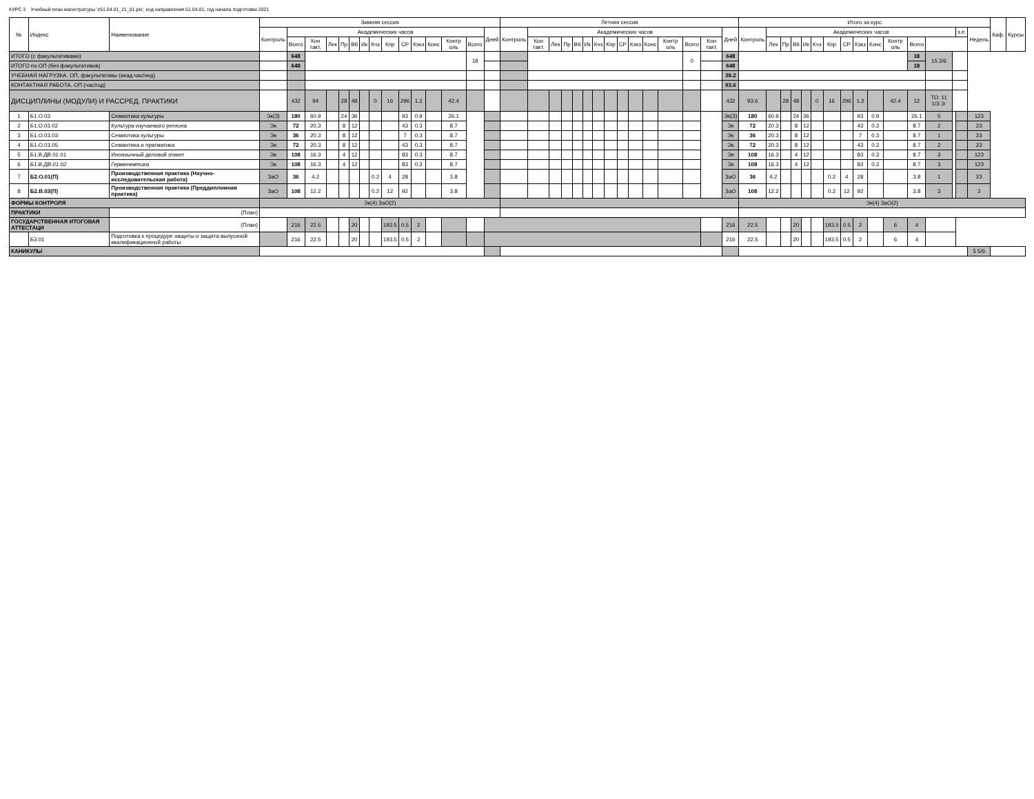КУРС 3 Учебный план магистратуры 'z51.04.01_21_01.plx', код направления 51.04.01, год начала подготовки 2021
| № | Индекс | Наименование | Зимняя сессия | | | | | | | | | | | | | | | Летняя сессия | | | | | | | | | | | | | | | Итого за курс | | | | | | | | | | | | | | | | Каф. | Курсы |
| --- | --- | --- | --- | --- | --- | --- | --- | --- | --- | --- | --- | --- | --- | --- | --- | --- | --- | --- | --- | --- | --- | --- | --- | --- | --- | --- | --- | --- | --- | --- | --- | --- | --- | --- | --- | --- | --- | --- | --- | --- | --- | --- | --- | --- | --- | --- | --- | --- | --- | --- |
| | | | Контроль | Академических часов | | | | | | | | | | | | | Дней | Контроль | Академических часов | | | | | | | | | | | | | Дней | Контроль | Академических часов | | | | | | | | | | | | | з.е. | Недель | | |
| | | | | Всего | Кон такт. | Лек | Пр | Вб | Ик | Кчз | Кпр | СР | Кэкз | Конс | Контр оль | Всего | | | Кон такт. | Лек | Пр | Вб | Ик | Кчз | Кпр | СР | Кэкз | Конс | Контр оль | Всего | Кон такт. | | | Лек | Пр | Вб | Ик | Кчз | Кпр | СР | Кэкз | Конс | Контр оль | Всего | | | | | | |
| ИТОГО (с факультативами) | | | | 648 | | | | | | | | | | | | 18 | | | | | | | | | | | | | | 0 | | 648 | | | | | | | | | | | | 18 | 15 2/6 | | | | | |
| ИТОГО по ОП (без факультативов) | | | | 648 | | | | | | | | | | | | | | | | | | | | | | | | | | | | 648 | | | | | | | | | | | | 18 | | | | | | |
| УЧЕБНАЯ НАГРУЗКА, ОП, факультативы (акад.час/нед) | | | | | | | | | | | | | | | | | | | | | | | | | | | | | | | | 38.2 | | | | | | | | | | | | | | | | | | |
| КОНТАКТНАЯ РАБОТА, ОП (час/год) | | | | | | | | | | | | | | | | | | | | | | | | | | | | | | | | 93.6 | | | | | | | | | | | | | | | | | | |
| ДИСЦИПЛИНЫ (МОДУЛИ) И РАССРЕД. ПРАКТИКИ | | | | 432 | 94 | | 28 | 48 | | 0 | 16 | 296 | 1.2 | | 42.4 | | | | | | | | | | | | | | | | | 432 | 93.6 | | 28 | 48 | | 0 | 16 | 296 | 1.2 | | 42.4 | 12 | ТО: 11 1/3 Э: | | | | | |
| 1 | Б1.О.03 | Семиотика культуры | Эк(3) | 180 | 60.9 | | 24 | 36 | | | | 93 | 0.9 | | 26.1 | | | | | | | | | | | | | | | | | Эк(3) | 180 | 60.9 | | 24 | 36 | | | | 93 | 0.9 | | 26.1 | 5 | | | 123 | | |
| 2 | Б1.О.03.02 | Культура изучаемого региона | Эк | 72 | 20.3 | | 8 | 12 | | | | 43 | 0.3 | | 8.7 | | | | | | | | | | | | | | | | | Эк | 72 | 20.3 | | 8 | 12 | | | | 43 | 0.3 | | 8.7 | 2 | | | 23 | | |
| 3 | Б1.О.03.03 | Семиотика культуры | Эк | 36 | 20.3 | | 8 | 12 | | | | 7 | 0.3 | | 8.7 | | | | | | | | | | | | | | | | | Эк | 36 | 20.3 | | 8 | 12 | | | | 7 | 0.3 | | 8.7 | 1 | | | 23 | | |
| 4 | Б1.О.03.05 | Семантика и прагматика | Эк | 72 | 20.3 | | 8 | 12 | | | | 43 | 0.3 | | 8.7 | | | | | | | | | | | | | | | | | Эк | 72 | 20.3 | | 8 | 12 | | | | 43 | 0.3 | | 8.7 | 2 | | | 23 | | |
| 5 | Б1.В.ДВ.01.01 | Иноязычный деловой этикет | Эк | 108 | 16.3 | | 4 | 12 | | | | 83 | 0.3 | | 8.7 | | | | | | | | | | | | | | | | | Эк | 108 | 16.3 | | 4 | 12 | | | | 83 | 0.3 | | 8.7 | 3 | | | 123 | | |
| 6 | Б1.В.ДВ.01.02 | Герменевтика | Эк | 108 | 16.3 | | 4 | 12 | | | | 83 | 0.3 | | 8.7 | | | | | | | | | | | | | | | | | Эк | 108 | 16.3 | | 4 | 12 | | | | 83 | 0.3 | | 8.7 | 3 | | | 123 | | |
| 7 | Б2.О.01(П) | Производственная практика (Научно-исследовательская работа) | ЗаО | 36 | 4.2 | | | | | 0.2 | 4 | 28 | | | 3.8 | | | | | | | | | | | | | | | | | ЗаО | 36 | 4.2 | | | | | 0.2 | 4 | 28 | | | 3.8 | 1 | | | 23 | | |
| 8 | Б2.В.03(П) | Производственная практика (Преддипломная практика) | ЗаО | 108 | 12.2 | | | | | 0.2 | 12 | 92 | | | 3.8 | | | | | | | | | | | | | | | | | ЗаО | 108 | 12.2 | | | | | 0.2 | 12 | 92 | | | 3.8 | 3 | | | 3 | | |
| ФОРМЫ КОНТРОЛЯ | | | Эк(4) ЗаО(2) | | | | | | | | | | | | | | | | | | | | | | | | | | | | | | Эк(4) ЗаО(2) | | | | | | | | | | | | | | | | | |
| ПРАКТИКИ | | (План) | | | | | | | | | | | | | | | | | | | | | | | | | | | | | | | | | | | | | | | | | | | | | | | | |
| ГОСУДАРСТВЕННАЯ ИТОГОВАЯ АТТЕСТАЦИ | | (План) | | 216 | 22.5 | | | 20 | | | 193.5 | 0.5 | 2 | | | | | | | | | | | | | | | | | | | 216 | 22.5 | | | 20 | | | 193.5 | 0.5 | 2 | | 6 | 4 | | | | | | |
| | Б3.01 | Подготовка к процедуре защиты и защита выпускной квалификационной работы | | 216 | 22.5 | | | 20 | | | 193.5 | 0.5 | 2 | | | | | | | | | | | | | | | | | | | 216 | 22.5 | | | 20 | | | 193.5 | 0.5 | 2 | | 6 | 4 | | | | | | |
| КАНИКУЛЫ | | | | | | | | | | | | | | | | | | | | | | | | | | | | | | | | | | | | | | | | | | | | | | | | 5 5/6 | | |